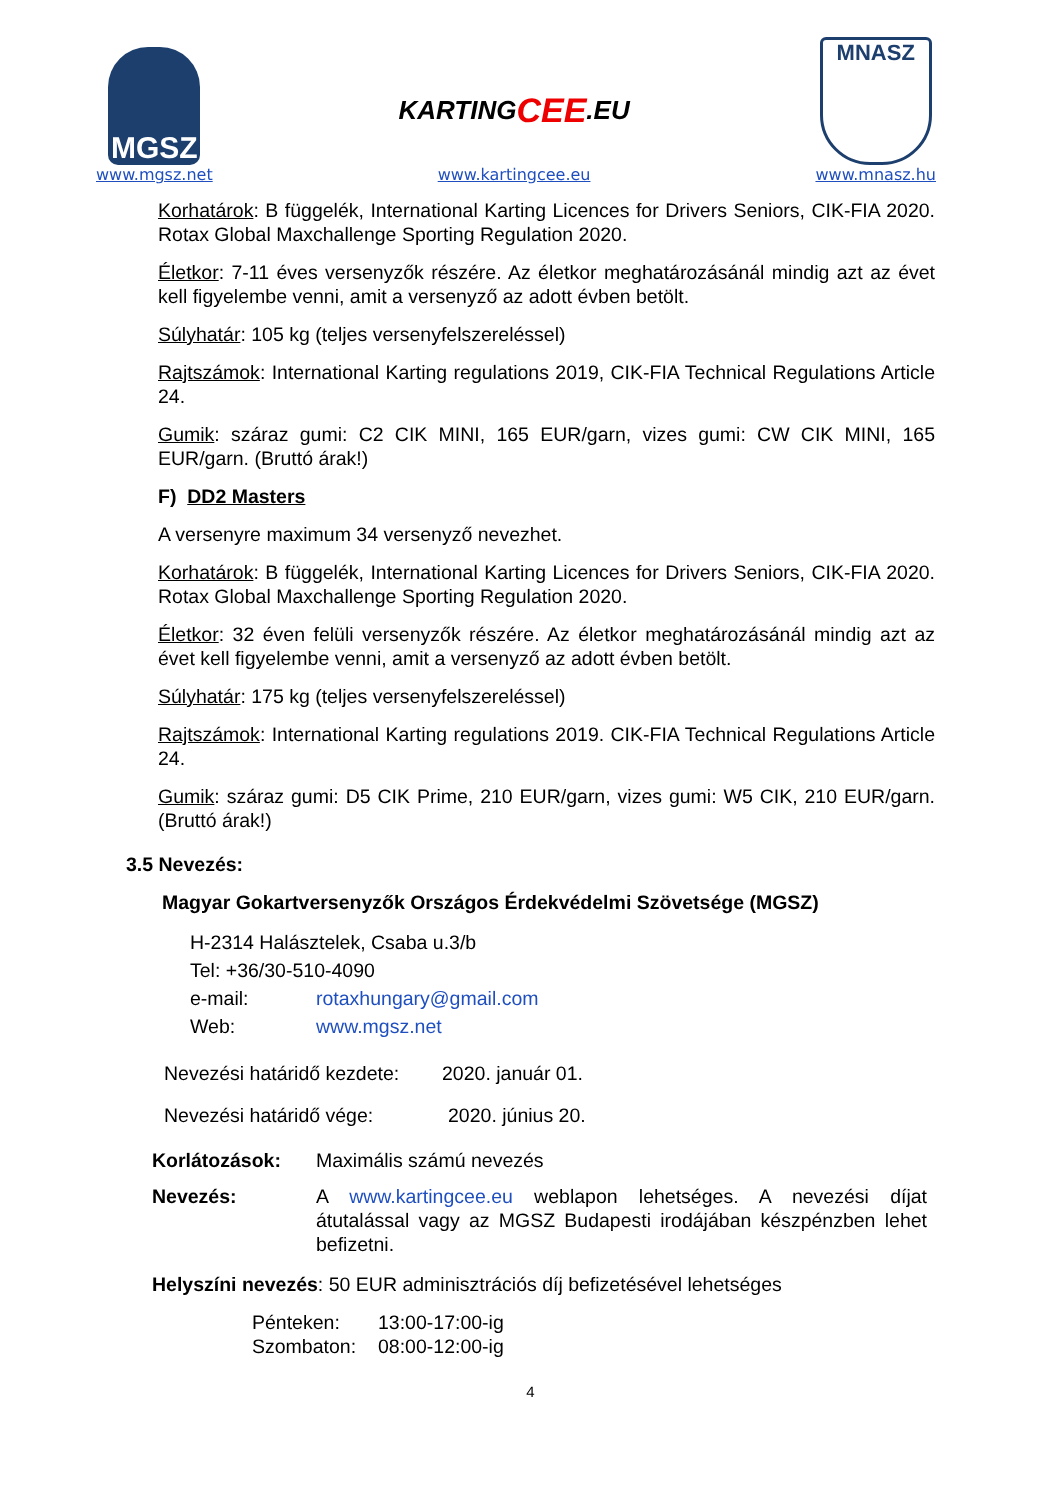MGSZ
www.mgsz.net
KARTING CEE.EU
www.kartingcee.eu
MNASZ
www.mnasz.hu
Korhatárok: B függelék, International Karting Licences for Drivers Seniors, CIK-FIA 2020. Rotax Global Maxchallenge Sporting Regulation 2020.
Életkor: 7-11 éves versenyzők részére. Az életkor meghatározásánál mindig azt az évet kell figyelembe venni, amit a versenyző az adott évben betölt.
Súlyhatár: 105 kg (teljes versenyfelszereléssel)
Rajtszámok: International Karting regulations 2019, CIK-FIA Technical Regulations Article 24.
Gumik: száraz gumi: C2 CIK MINI, 165 EUR/garn, vizes gumi: CW CIK MINI, 165 EUR/garn. (Bruttó árak!)
F) DD2 Masters
A versenyre maximum 34 versenyző nevezhet.
Korhatárok: B függelék, International Karting Licences for Drivers Seniors, CIK-FIA 2020. Rotax Global Maxchallenge Sporting Regulation 2020.
Életkor: 32 éven felüli versenyzők részére. Az életkor meghatározásánál mindig azt az évet kell figyelembe venni, amit a versenyző az adott évben betölt.
Súlyhatár: 175 kg (teljes versenyfelszereléssel)
Rajtszámok: International Karting regulations 2019. CIK-FIA Technical Regulations Article 24.
Gumik: száraz gumi: D5 CIK Prime, 210 EUR/garn, vizes gumi: W5 CIK, 210 EUR/garn. (Bruttó árak!)
3.5 Nevezés:
Magyar Gokartversenyzők Országos Érdekvédelmi Szövetsége (MGSZ)
H-2314 Halásztelek, Csaba u.3/b
Tel: +36/30-510-4090
e-mail: rotaxhungary@gmail.com
Web: www.mgsz.net
Nevezési határidő kezdete: 2020. január 01.
Nevezési határidő vége: 2020. június 20.
Korlátozások: Maximális számú nevezés
Nevezés: A www.kartingcee.eu weblapon lehetséges. A nevezési díjat átutalással vagy az MGSZ Budapesti irodájában készpénzben lehet befizetni.
Helyszíni nevezés: 50 EUR adminisztrációs díj befizetésével lehetséges
Pénteken: 13:00-17:00-ig
Szombaton: 08:00-12:00-ig
4